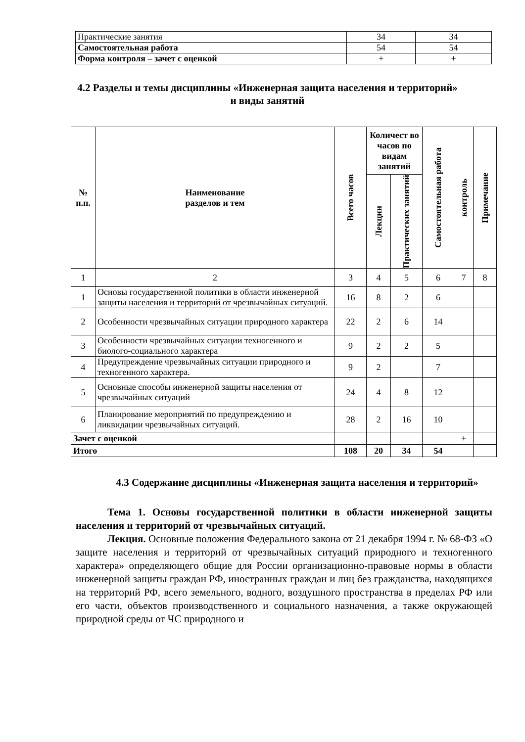| Практические занятия | 34 | 34 |
| Самостоятельная работа | 54 | 54 |
| Форма контроля – зачет с оценкой | + | + |
4.2 Разделы и темы дисциплины «Инженерная защита населения и территорий»
и виды занятий
| № п.п. | Наименование разделов и тем | Всего часов | Количест во часов по видам занятий | | Самостоятельная работа | контроль | Примечание |
| --- | --- | --- | --- | --- | --- | --- | --- |
| | | | Лекции | Практических занятий | | | |
| 1 | 2 | 3 | 4 | 5 | 6 | 7 | 8 |
| 1 | Основы государственной политики в области инженерной защиты населения и территорий от чрезвычайных ситуаций. | 16 | 8 | 2 | 6 | | |
| 2 | Особенности чрезвычайных ситуации природного характера | 22 | 2 | 6 | 14 | | |
| 3 | Особенности чрезвычайных ситуации техногенного и биолого-социального характера | 9 | 2 | 2 | 5 | | |
| 4 | Предупреждение чрезвычайных ситуации природного и техногенного характера. | 9 | 2 | | 7 | | |
| 5 | Основные способы инженерной защиты населения от чрезвычайных ситуаций | 24 | 4 | 8 | 12 | | |
| 6 | Планирование мероприятий по предупреждению и ликвидации чрезвычайных ситуаций. | 28 | 2 | 16 | 10 | | |
| Зачет с оценкой | | | | | | + | |
| Итого | | 108 | 20 | 34 | 54 | | |
4.3 Содержание дисциплины «Инженерная защита населения и территорий»
Тема 1. Основы государственной политики в области инженерной защиты населения и территорий от чрезвычайных ситуаций.
Лекция. Основные положения Федерального закона от 21 декабря 1994 г. № 68-ФЗ «О защите населения и территорий от чрезвычайных ситуаций природного и техногенного характера» определяющего общие для России организационно-правовые нормы в области инженерной защиты граждан РФ, иностранных граждан и лиц без гражданства, находящихся на территорий РФ, всего земельного, водного, воздушного пространства в пределах РФ или его части, объектов производственного и социального назначения, а также окружающей природной среды от ЧС природного и